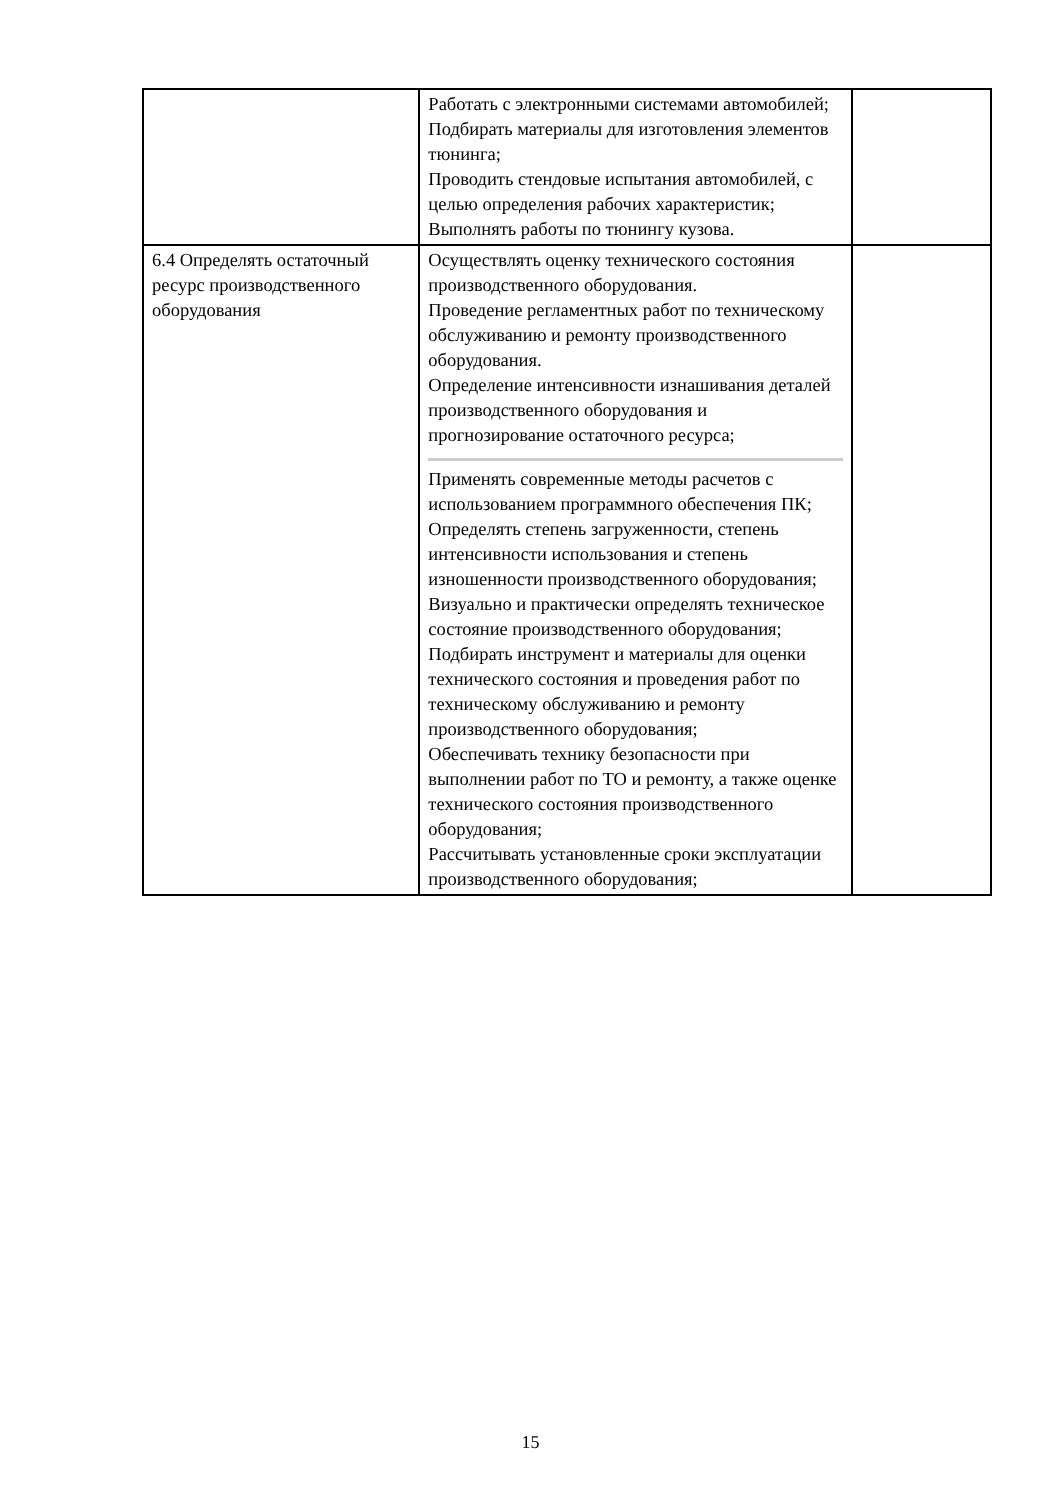| | Работать с электронными системами автомобилей; Подбирать материалы для изготовления элементов тюнинга; Проводить стендовые испытания автомобилей, с целью определения рабочих характеристик; Выполнять работы по тюнингу кузова. | |
| 6.4 Определять остаточный ресурс производственного оборудования | Осуществлять оценку технического состояния производственного оборудования. Проведение регламентных работ по техническому обслуживанию и ремонту производственного оборудования. Определение интенсивности изнашивания деталей производственного оборудования и прогнозирование остаточного ресурса; Применять современные методы расчетов с использованием программного обеспечения ПК; Определять степень загруженности, степень интенсивности использования и степень изношенности производственного оборудования; Визуально и практически определять техническое состояние производственного оборудования; Подбирать инструмент и материалы для оценки технического состояния и проведения работ по техническому обслуживанию и ремонту производственного оборудования; Обеспечивать технику безопасности при выполнении работ по ТО и ремонту, а также оценке технического состояния производственного оборудования; Рассчитывать установленные сроки эксплуатации производственного оборудования; | |
15